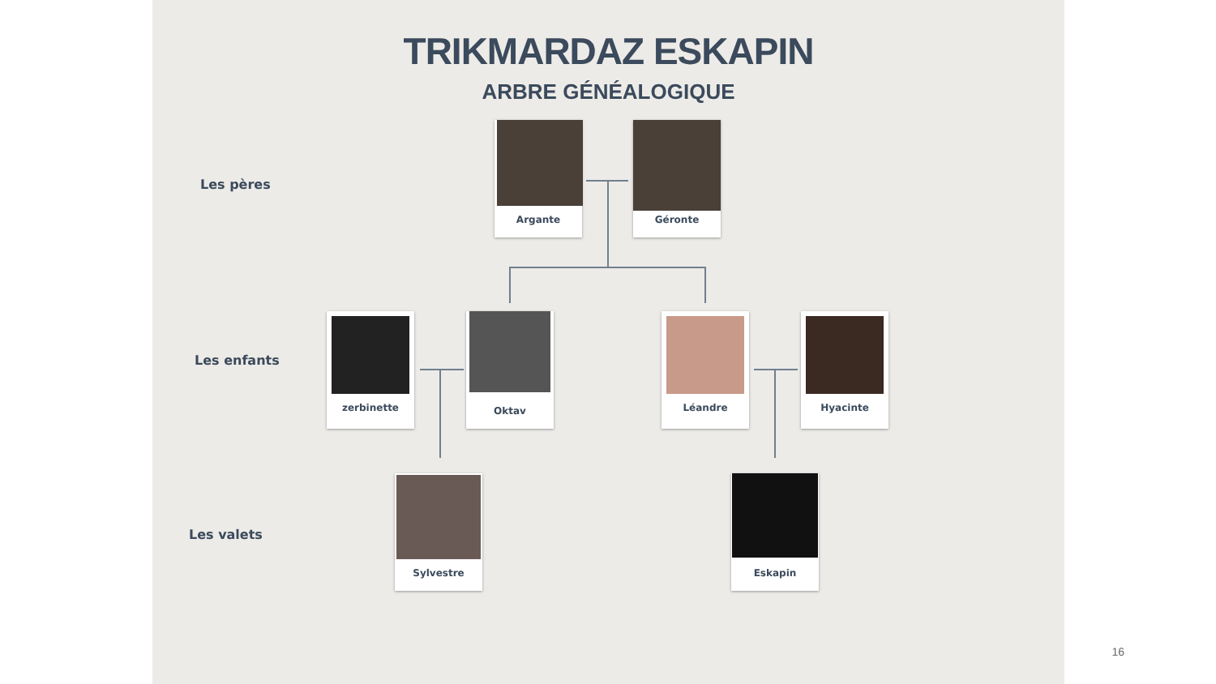TRIKMARDAZ ESKAPIN
ARBRE GÉNÉALOGIQUE
Les pères
Argante Géronte
Les enfants
zerbinette Oktav Léandre Hyacinte
Les valets
Sylvestre Eskapin
16